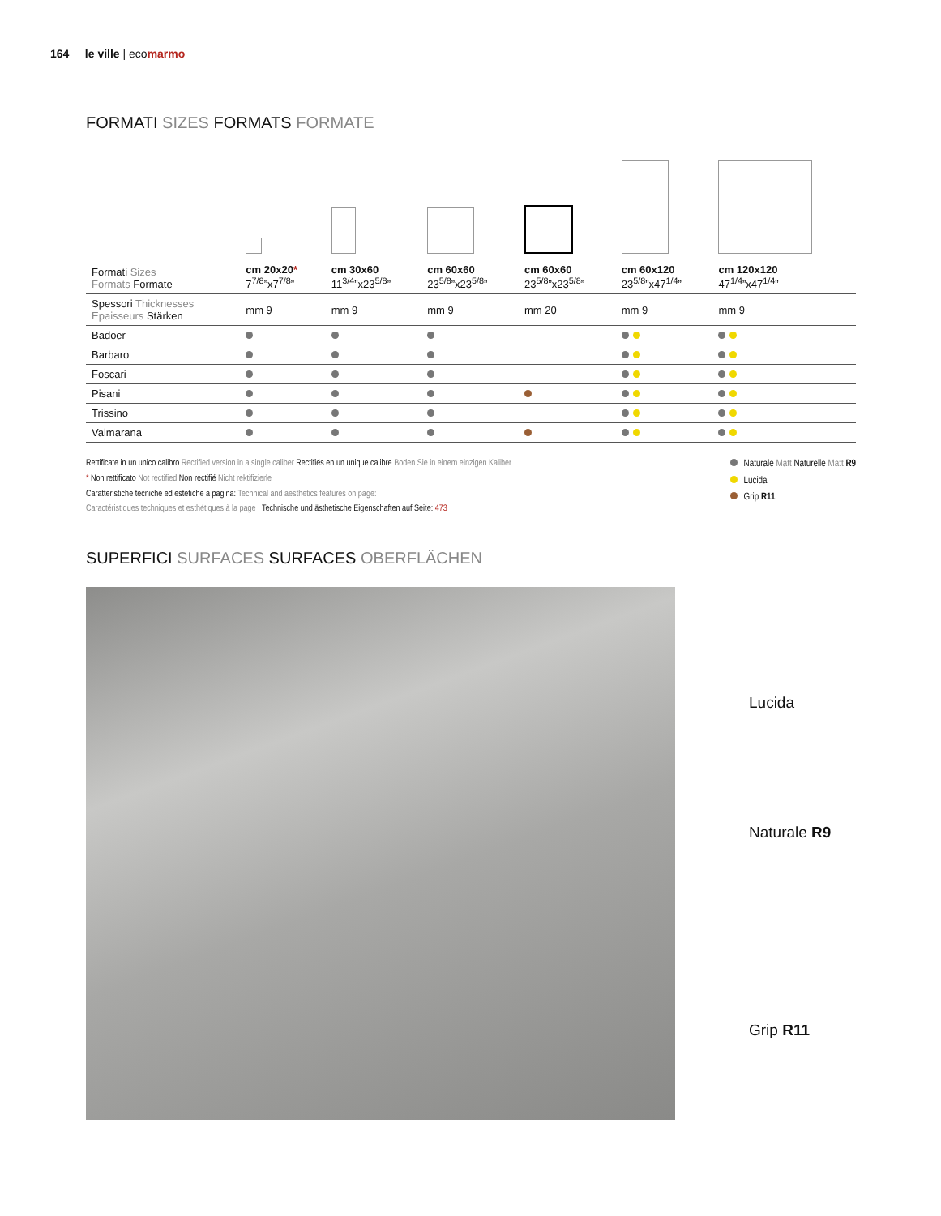164 le ville | ecomarmo
FORMATI SIZES FORMATS FORMATE
| Formati Sizes Formats Formate | cm 20x20 * 7<sup>7/8</sup>”x7<sup>7/8</sup>” | cm 30x60 11<sup>3/4</sup>”x23<sup>5/8</sup>” | cm 60x60 23<sup>5/8</sup>”x23<sup>5/8</sup>” | cm 60x60 23<sup>5/8</sup>”x23<sup>5/8</sup>” | cm 60x120 23<sup>5/8</sup>”x47<sup>1/4</sup>” | cm 120x120 47<sup>1/4</sup>”x47<sup>1/4</sup>” |
| Spessori Thicknesses Epaisseurs Stärken | mm 9 | mm 9 | mm 9 | mm 20 | mm 9 | mm 9 |
| Badoer | | | | | | |
| Barbaro | | | | | | |
| Foscari | | | | | | |
| Pisani | | | | | | |
| Trissino | | | | | | |
| Valmarana | | | | | | |
Rettificate in un unico calibro Rectified version in a single caliber Rectifiés en un unique calibre Boden Sie in einem einzigen Kaliber
* Non rettificato Not rectified Non rectifié Nicht rektifizierle
Caratteristiche tecniche ed estetiche a pagina: Technical and aesthetics features on page:
Caractéristiques techniques et esthétiques à la page : Technische und ästhetische Eigenschaften auf Seite: 473
Naturale Matt Naturelle Matt R9
Lucida
Grip R11
SUPERFICI SURFACES SURFACES OBERFLÄCHEN
Lucida
Naturale R9
Grip R11